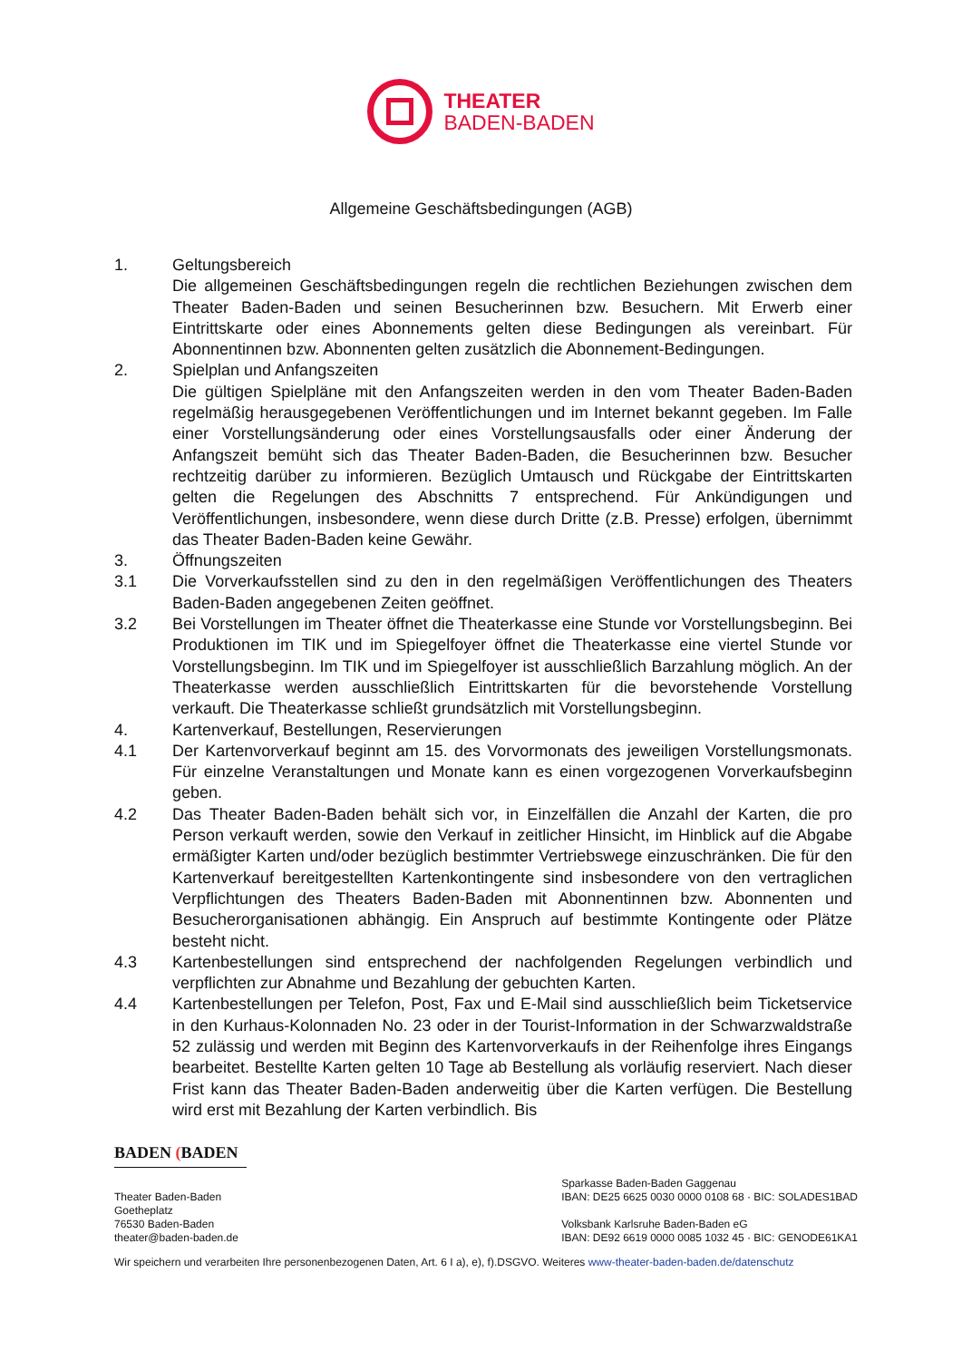THEATER
BADEN-BADEN
Allgemeine Geschäftsbedingungen (AGB)
1. Geltungsbereich
Die allgemeinen Geschäftsbedingungen regeln die rechtlichen Beziehungen zwischen dem Theater Baden-Baden und seinen Besucherinnen bzw. Besuchern. Mit Erwerb einer Eintrittskarte oder eines Abonnements gelten diese Bedingungen als vereinbart. Für Abonnentinnen bzw. Abonnenten gelten zusätzlich die Abonnement-Bedingungen.
2. Spielplan und Anfangszeiten
Die gültigen Spielpläne mit den Anfangszeiten werden in den vom Theater Baden-Baden regelmäßig herausgegebenen Veröffentlichungen und im Internet bekannt gegeben. Im Falle einer Vorstellungsänderung oder eines Vorstellungsausfalls oder einer Änderung der Anfangszeit bemüht sich das Theater Baden-Baden, die Besucherinnen bzw. Besucher rechtzeitig darüber zu informieren. Bezüglich Umtausch und Rückgabe der Eintrittskarten gelten die Regelungen des Abschnitts 7 entsprechend. Für Ankündigungen und Veröffentlichungen, insbesondere, wenn diese durch Dritte (z.B. Presse) erfolgen, übernimmt das Theater Baden-Baden keine Gewähr.
3. Öffnungszeiten
3.1 Die Vorverkaufsstellen sind zu den in den regelmäßigen Veröffentlichungen des Theaters Baden-Baden angegebenen Zeiten geöffnet.
3.2 Bei Vorstellungen im Theater öffnet die Theaterkasse eine Stunde vor Vorstellungsbeginn. Bei Produktionen im TIK und im Spiegelfoyer öffnet die Theaterkasse eine viertel Stunde vor Vorstellungsbeginn. Im TIK und im Spiegelfoyer ist ausschließlich Barzahlung möglich. An der Theaterkasse werden ausschließlich Eintrittskarten für die bevorstehende Vorstellung verkauft. Die Theaterkasse schließt grundsätzlich mit Vorstellungsbeginn.
4. Kartenverkauf, Bestellungen, Reservierungen
4.1 Der Kartenvorverkauf beginnt am 15. des Vorvormonats des jeweiligen Vorstellungsmonats. Für einzelne Veranstaltungen und Monate kann es einen vorgezogenen Vorverkaufsbeginn geben.
4.2 Das Theater Baden-Baden behält sich vor, in Einzelfällen die Anzahl der Karten, die pro Person verkauft werden, sowie den Verkauf in zeitlicher Hinsicht, im Hinblick auf die Abgabe ermäßigter Karten und/oder bezüglich bestimmter Vertriebswege einzuschränken. Die für den Kartenverkauf bereitgestellten Kartenkontingente sind insbesondere von den vertraglichen Verpflichtungen des Theaters Baden-Baden mit Abonnentinnen bzw. Abonnenten und Besucherorganisationen abhängig. Ein Anspruch auf bestimmte Kontingente oder Plätze besteht nicht.
4.3 Kartenbestellungen sind entsprechend der nachfolgenden Regelungen verbindlich und verpflichten zur Abnahme und Bezahlung der gebuchten Karten.
4.4 Kartenbestellungen per Telefon, Post, Fax und E-Mail sind ausschließlich beim Ticketservice in den Kurhaus-Kolonnaden No. 23 oder in der Tourist-Information in der Schwarzwaldstraße 52 zulässig und werden mit Beginn des Kartenvorverkaufs in der Reihenfolge ihres Eingangs bearbeitet. Bestellte Karten gelten 10 Tage ab Bestellung als vorläufig reserviert. Nach dieser Frist kann das Theater Baden-Baden anderweitig über die Karten verfügen. Die Bestellung wird erst mit Bezahlung der Karten verbindlich. Bis
BADEN (BADEN
Theater Baden-Baden
Goetheplatz
76530 Baden-Baden
theater@baden-baden.de
Sparkasse Baden-Baden Gaggenau
IBAN: DE25 6625 0030 0000 0108 68 · BIC: SOLADES1BAD
Volksbank Karlsruhe Baden-Baden eG
IBAN: DE92 6619 0000 0085 1032 45 · BIC: GENODE61KA1
Wir speichern und verarbeiten Ihre personenbezogenen Daten, Art. 6 I a), e), f).DSGVO. Weiteres www-theater-baden-baden.de/datenschutz